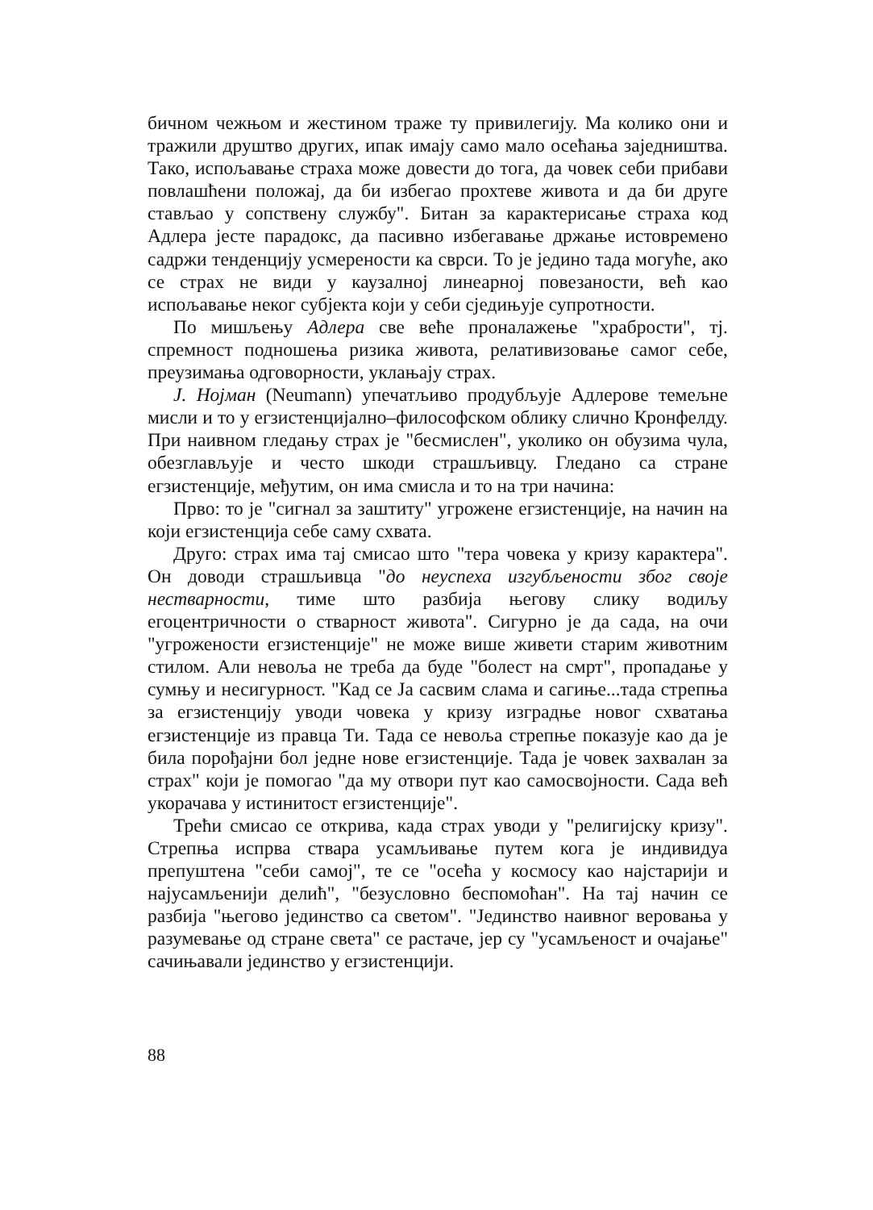бичном чежњом и жестином траже ту привилегију. Ма колико они и тражили друштво других, ипак имају само мало осећања заједништва. Тако, испољавање страха може довести до тога, да човек себи прибави повлашћени положај, да би избегао прохтеве живота и да би друге стављао у сопствену службу". Битан за карактерисање страха код Адлера јесте парадокс, да пасивно избегавање држање истовремено садржи тенденцију усмерености ка сврси. То је једино тада могуће, ако се страх не види у каузалној линеарној повезаности, већ као испољавање неког субјекта који у себи сједињује супротности.
По мишљењу Адлера све веће проналажење "храбрости", тј. спремност подношења ризика живота, релативизовање самог себе, преузимања одговорности, уклањају страх.
J. Нојман (Neumann) упечатљиво продубљује Адлерове темељне мисли и то у егзистенцијално–философском облику слично Кронфелду. При наивном гледању страх је "бесмислен", уколико он обузима чула, обезглављује и често шкоди страшљивцу. Гледано са стране егзистенције, међутим, он има смисла и то на три начина:
Прво: то је "сигнал за заштиту" угрожене егзистенције, на начин на који егзистенција себе саму схвата.
Друго: страх има тај смисао што "тера човека у кризу карактера". Он доводи страшљивца "до неуспеха изгубљености због своје нестварности, тиме што разбија његову слику водиљу егоцентричности о стварност живота". Сигурно је да сада, на очи "угрожености егзистенције" не може више живети старим животним стилом. Али невоља не треба да буде "болест на смрт", пропадање у сумњу и несигурност. "Кад се Ја сасвим слама и сагиње...тада стрепња за егзистенцију уводи човека у кризу изградње новог схватања егзистенције из правца Ти. Тада се невоља стрепње показује као да је била порођајни бол једне нове егзистенције. Тада је човек захвалан за страх" који је помогао "да му отвори пут као самосвојности. Сада већ укорачава у истинитост егзистенције".
Трећи смисао се открива, када страх уводи у "религијску кризу". Стрепња испрва ствара усамљивање путем кога је индивидуа препуштена "себи самој", те се "осећа у космосу као најстарији и најусамљенији делић", "безусловно беспомоћан". На тај начин се разбија "његово јединство са светом". "Јединство наивног веровања у разумевање од стране света" се растаче, јер су "усамљеност и очајање" сачињавали јединство у егзистенцији.
88